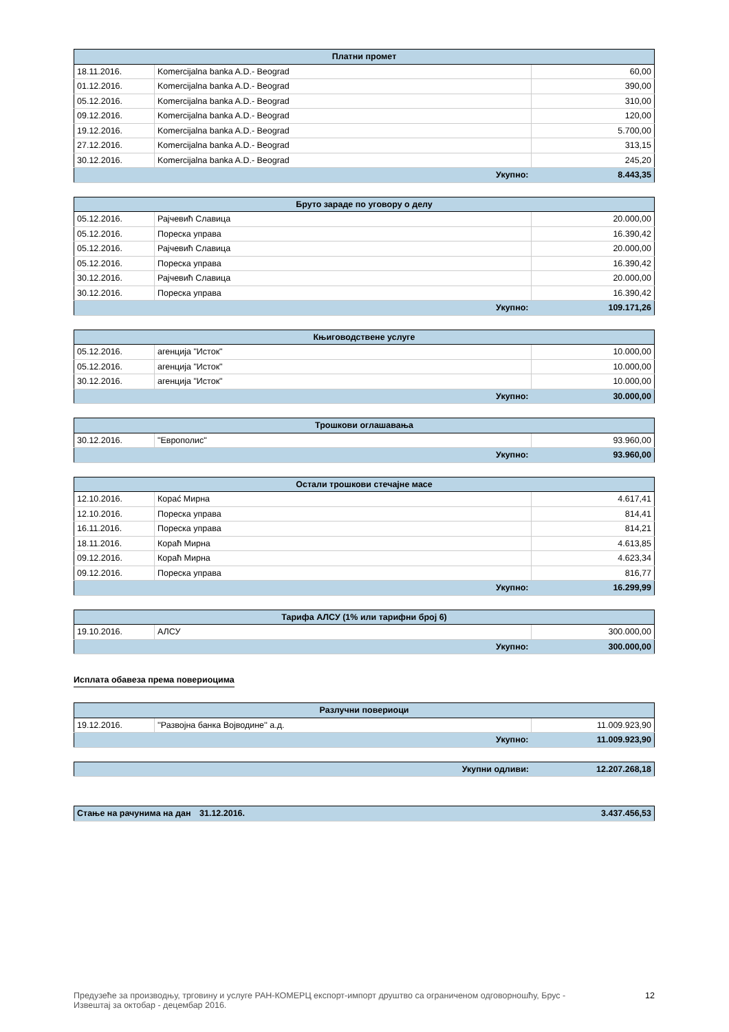| Платни промет | | |
| --- | --- | --- |
| 18.11.2016. | Komercijalna banka A.D.- Beograd | 60,00 |
| 01.12.2016. | Komercijalna banka A.D.- Beograd | 390,00 |
| 05.12.2016. | Komercijalna banka A.D.- Beograd | 310,00 |
| 09.12.2016. | Komercijalna banka A.D.- Beograd | 120,00 |
| 19.12.2016. | Komercijalna banka A.D.- Beograd | 5.700,00 |
| 27.12.2016. | Komercijalna banka A.D.- Beograd | 313,15 |
| 30.12.2016. | Komercijalna banka A.D.- Beograd | 245,20 |
| Укупно: | | 8.443,35 |
| Бруто зараде по уговору о делу | | |
| --- | --- | --- |
| 05.12.2016. | Рајчевић Славица | 20.000,00 |
| 05.12.2016. | Пореска управа | 16.390,42 |
| 05.12.2016. | Рајчевић Славица | 20.000,00 |
| 05.12.2016. | Пореска управа | 16.390,42 |
| 30.12.2016. | Рајчевић Славица | 20.000,00 |
| 30.12.2016. | Пореска управа | 16.390,42 |
| Укупно: | | 109.171,26 |
| Књиговодствене услуге | | |
| --- | --- | --- |
| 05.12.2016. | агенција "Исток" | 10.000,00 |
| 05.12.2016. | агенција "Исток" | 10.000,00 |
| 30.12.2016. | агенција "Исток" | 10.000,00 |
| Укупно: | | 30.000,00 |
| Трошкови оглашавања | | |
| --- | --- | --- |
| 30.12.2016. | "Европолис" | 93.960,00 |
| Укупно: | | 93.960,00 |
| Остали трошкови стечајне масе | | |
| --- | --- | --- |
| 12.10.2016. | Корać Мирна | 4.617,41 |
| 12.10.2016. | Пореска управа | 814,41 |
| 16.11.2016. | Пореска управа | 814,21 |
| 18.11.2016. | Кораћ Мирна | 4.613,85 |
| 09.12.2016. | Кораћ Мирна | 4.623,34 |
| 09.12.2016. | Пореска управа | 816,77 |
| Укупно: | | 16.299,99 |
| Тарифа АЛСУ (1% или тарифни број 6) | | |
| --- | --- | --- |
| 19.10.2016. | АЛСУ | 300.000,00 |
| Укупно: | | 300.000,00 |
Исплата обавеза према повериоцима
| Разлучни повериоци | | |
| --- | --- | --- |
| 19.12.2016. | ''Развојна банка Војводине'' а.д. | 11.009.923,90 |
| Укупно: | | 11.009.923,90 |
| Укупни одливи: | 12.207.268,18 |
| Стање на рачунима на дан | 31.12.2016. | 3.437.456,53 |
Предузеће за производњу, трговину и услуге РАН-КОМЕРЦ експорт-импорт друштво са ограниченом одговорношћу, Брус -
Извештај за октобар - децембар 2016.
12